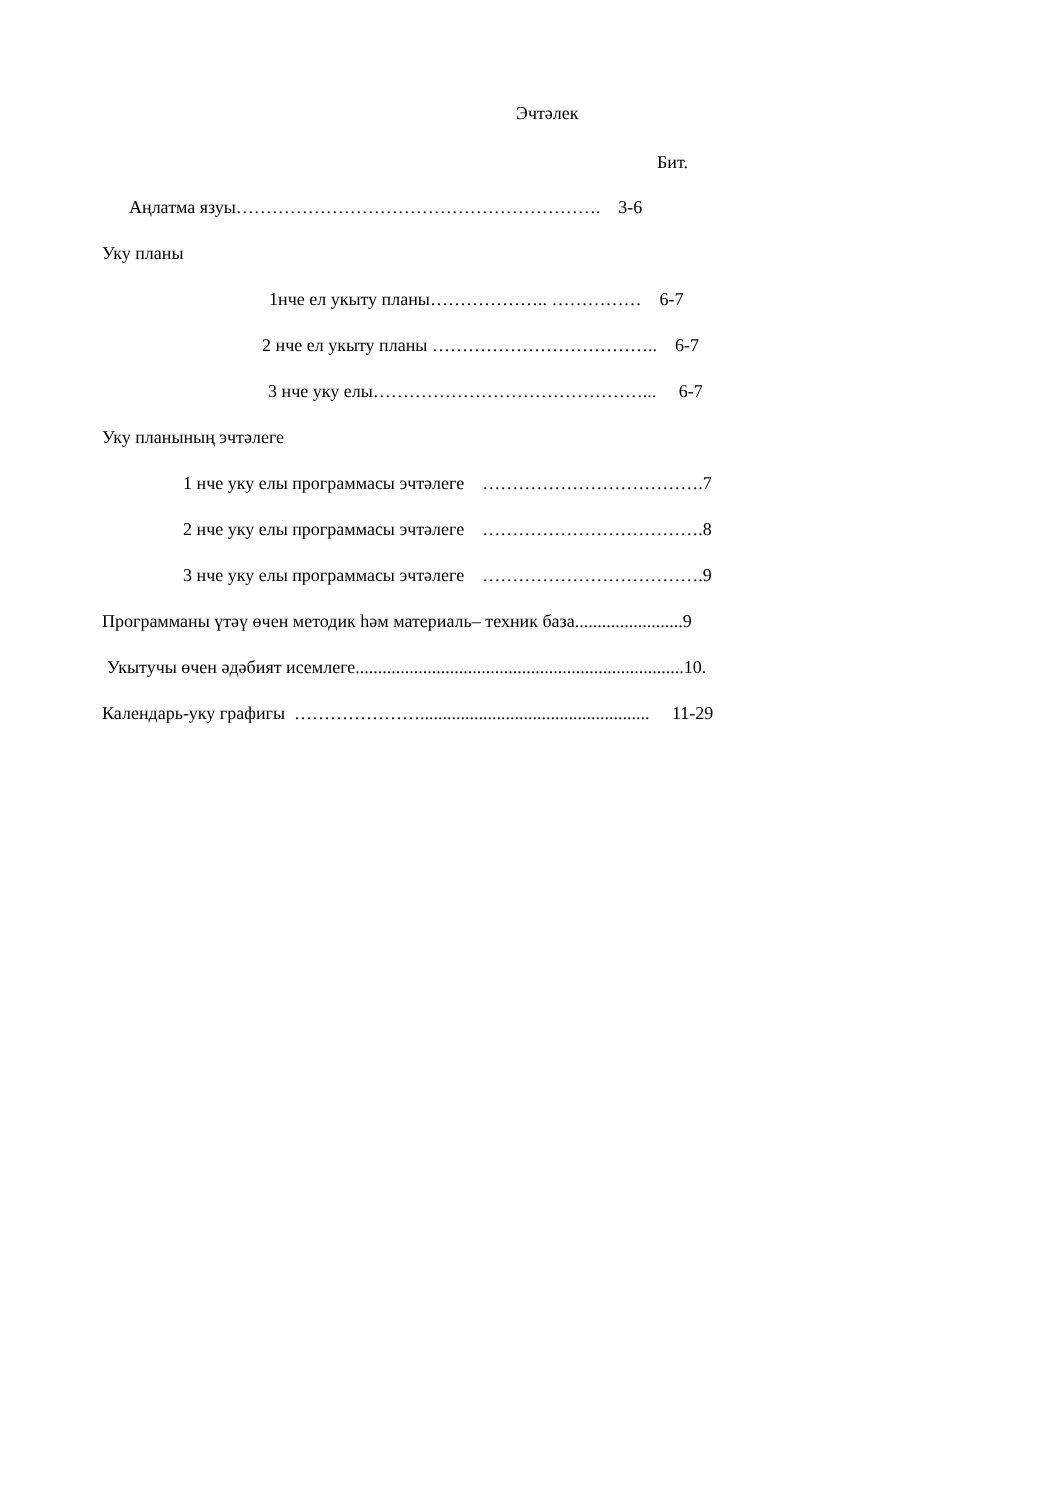Эчтәлек
Бит.
Аңлатма язуы……………………………………………………. 3-6
Уку планы
1нче ел укыту планы……………….. …………… 6-7
2 нче ел укыту планы ……………………………….. 6-7
3 нче уку елы………………………………………... 6-7
Уку планының эчтәлеге
1 нче уку елы программасы эчтәлеге ……………………………….7
2 нче уку елы программасы эчтәлеге ……………………………….8
3 нче уку елы программасы эчтәлеге ……………………………….9
Программаны үтәү өчен методик һәм материаль– техник база........................9
Укытучы өчен әдәбият исемлеге.........................................................................10.
Календарь-уку графигы …………………................................................... 11-29